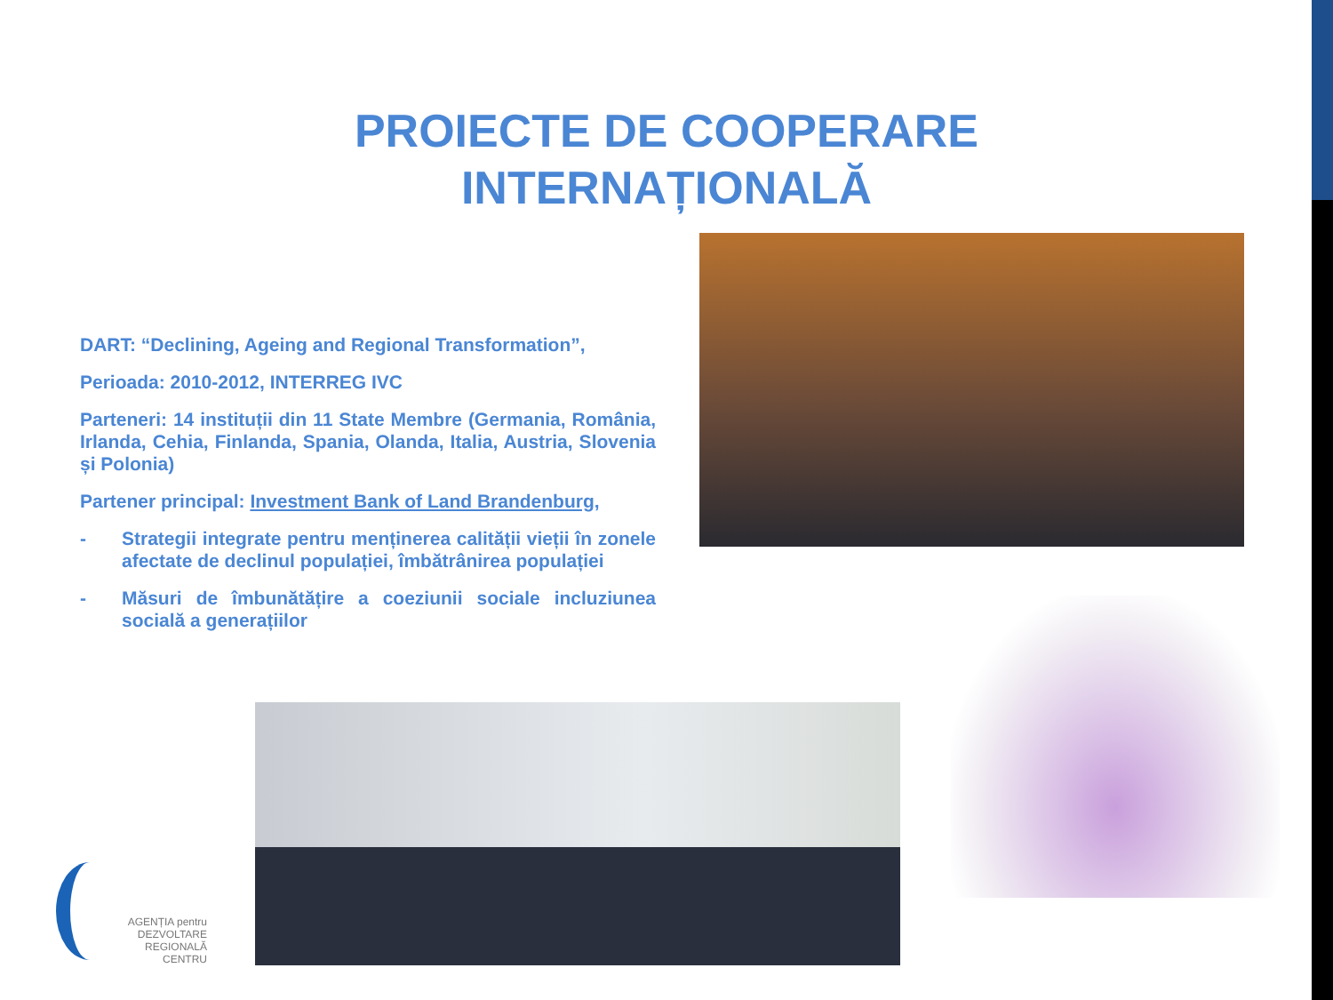PROIECTE DE COOPERARE
INTERNAȚIONALĂ
DART: “Declining, Ageing and Regional Transformation”,
Perioada: 2010-2012, INTERREG IVC
Parteneri: 14 instituții din 11 State Membre (Germania, România, Irlanda, Cehia, Finlanda, Spania, Olanda, Italia, Austria, Slovenia și Polonia)
Partener principal: Investment Bank of Land Brandenburg,
- Strategii integrate pentru menținerea calității vieții în zonele afectate de declinul populației, îmbătrânirea populației
- Măsuri de îmbunătățire a coeziunii sociale incluziunea socială a generațiilor
AGENȚIA pentru
DEZVOLTARE
REGIONALĂ
CENTRU